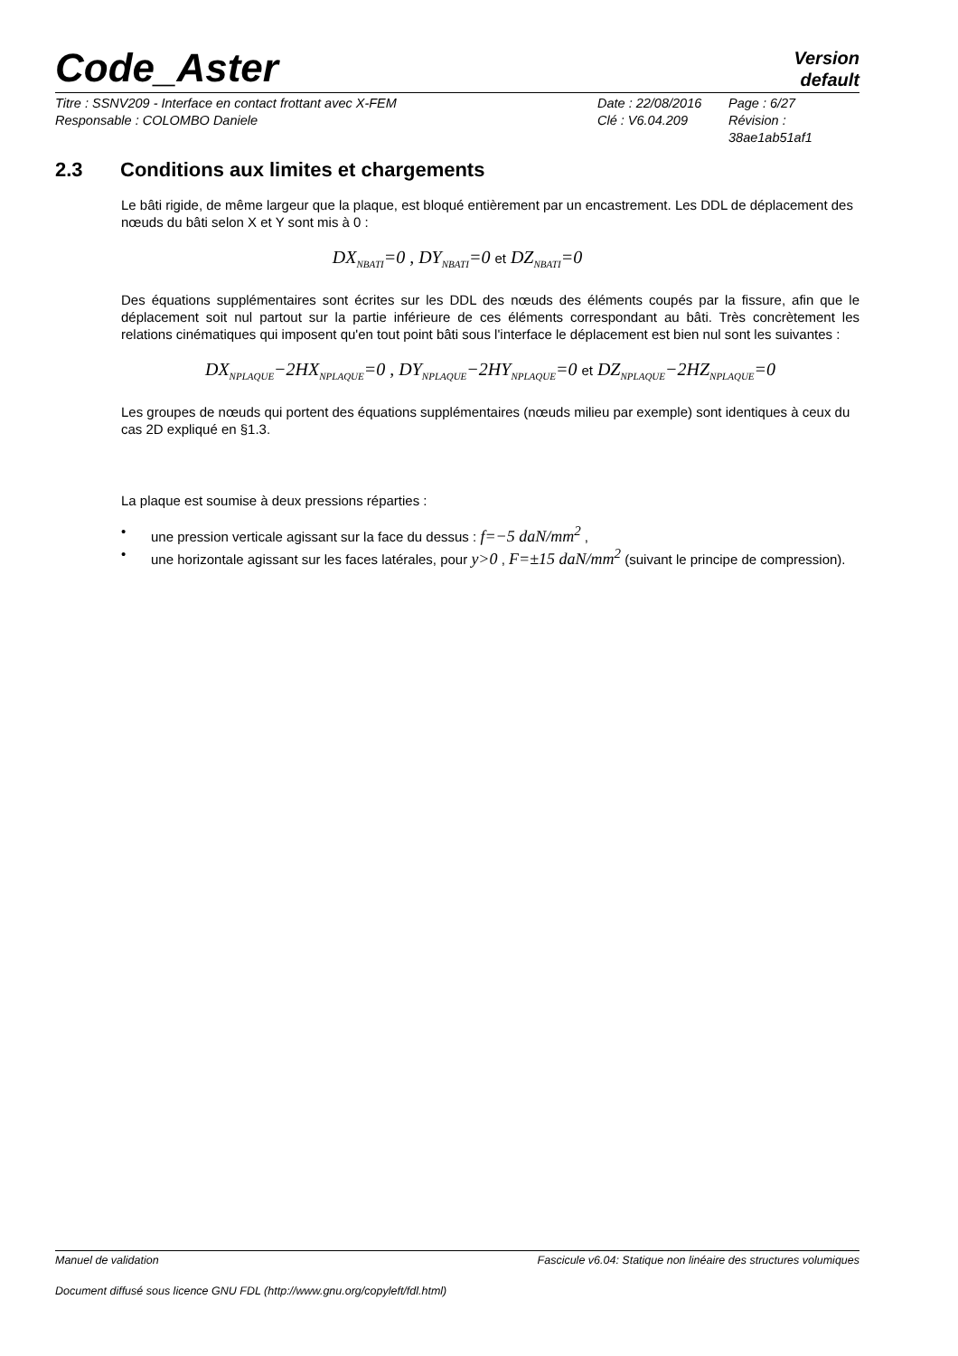Code_Aster
Version
default
Titre : SSNV209 - Interface en contact frottant avec X-FEM
Date : 22/08/2016
Page : 6/27
Responsable : COLOMBO Daniele
Clé : V6.04.209
Révision :
38ae1ab51af1
2.3 Conditions aux limites et chargements
Le bâti rigide, de même largeur que la plaque, est bloqué entièrement par un encastrement. Les DDL de déplacement des nœuds du bâti selon X et Y sont mis à 0 :
DX<sub>NBATI</sub>=0 , DY<sub>NBATI</sub>=0 et DZ<sub>NBATI</sub>=0
Des équations supplémentaires sont écrites sur les DDL des nœuds des éléments coupés par la fissure, afin que le déplacement soit nul partout sur la partie inférieure de ces éléments correspondant au bâti. Très concrètement les relations cinématiques qui imposent qu'en tout point bâti sous l'interface le déplacement est bien nul sont les suivantes :
DX<sub>NPLAQUE</sub>−2HX<sub>NPLAQUE</sub>=0 , DY<sub>NPLAQUE</sub>−2HY<sub>NPLAQUE</sub>=0 et DZ<sub>NPLAQUE</sub>−2HZ<sub>NPLAQUE</sub>=0
Les groupes de nœuds qui portent des équations supplémentaires (nœuds milieu par exemple) sont identiques à ceux du cas 2D expliqué en §1.3.
La plaque est soumise à deux pressions réparties :
• une pression verticale agissant sur la face du dessus : f=−5 daN/mm<sup>2</sup> ,
• une horizontale agissant sur les faces latérales, pour y>0 , F=±15 daN/mm<sup>2</sup> (suivant le principe de compression).
Manuel de validation Fascicule v6.04: Statique non linéaire des structures volumiques
Document diffusé sous licence GNU FDL (http://www.gnu.org/copyleft/fdl.html)